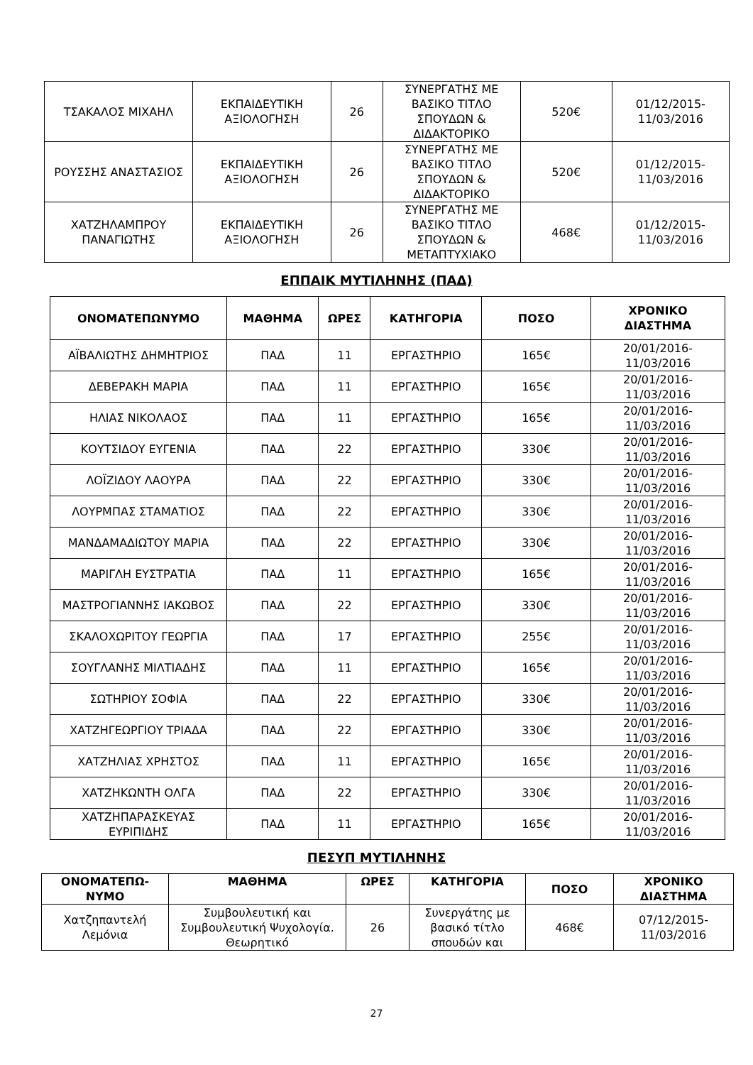| ΤΣΑΚΑΛΟΣ ΜΙΧΑΗΛ | ΕΚΠΑΙΔΕΥΤΙΚΗ ΑΞΙΟΛΟΓΗΣΗ | 26 | ΣΥΝΕΡΓΑΤΗΣ ΜΕ ΒΑΣΙΚΟ ΤΙΤΛΟ ΣΠΟΥΔΩΝ & ΔΙΔΑΚΤΟΡΙΚΟ | 520€ | 01/12/2015-11/03/2016 |
| ΡΟΥΣΣΗΣ ΑΝΑΣΤΑΣΙΟΣ | ΕΚΠΑΙΔΕΥΤΙΚΗ ΑΞΙΟΛΟΓΗΣΗ | 26 | ΣΥΝΕΡΓΑΤΗΣ ΜΕ ΒΑΣΙΚΟ ΤΙΤΛΟ ΣΠΟΥΔΩΝ & ΔΙΔΑΚΤΟΡΙΚΟ | 520€ | 01/12/2015-11/03/2016 |
| ΧΑΤΖΗΛΑΜΠΡΟΥ ΠΑΝΑΓΙΩΤΗΣ | ΕΚΠΑΙΔΕΥΤΙΚΗ ΑΞΙΟΛΟΓΗΣΗ | 26 | ΣΥΝΕΡΓΑΤΗΣ ΜΕ ΒΑΣΙΚΟ ΤΙΤΛΟ ΣΠΟΥΔΩΝ & ΜΕΤΑΠΤΥΧΙΑΚΟ | 468€ | 01/12/2015-11/03/2016 |
ΕΠΠΑΙΚ ΜΥΤΙΛΗΝΗΣ (ΠΑΔ)
| ΟΝΟΜΑΤΕΠΩΝΥΜΟ | ΜΑΘΗΜΑ | ΩΡΕΣ | ΚΑΤΗΓΟΡΙΑ | ΠΟΣΟ | ΧΡΟΝΙΚΟ ΔΙΑΣΤΗΜΑ |
| --- | --- | --- | --- | --- | --- |
| ΑΪΒΑΛΙΩΤΗΣ ΔΗΜΗΤΡΙΟΣ | ΠΑΔ | 11 | ΕΡΓΑΣΤΗΡΙΟ | 165€ | 20/01/2016-11/03/2016 |
| ΔΕΒΕΡΑΚΗ ΜΑΡΙΑ | ΠΑΔ | 11 | ΕΡΓΑΣΤΗΡΙΟ | 165€ | 20/01/2016-11/03/2016 |
| ΗΛΙΑΣ ΝΙΚΟΛΑΟΣ | ΠΑΔ | 11 | ΕΡΓΑΣΤΗΡΙΟ | 165€ | 20/01/2016-11/03/2016 |
| ΚΟΥΤΣΙΔΟΥ ΕΥΓΕΝΙΑ | ΠΑΔ | 22 | ΕΡΓΑΣΤΗΡΙΟ | 330€ | 20/01/2016-11/03/2016 |
| ΛΟΪΖΙΔΟΥ ΛΑΟΥΡΑ | ΠΑΔ | 22 | ΕΡΓΑΣΤΗΡΙΟ | 330€ | 20/01/2016-11/03/2016 |
| ΛΟΥΡΜΠΑΣ ΣΤΑΜΑΤΙΟΣ | ΠΑΔ | 22 | ΕΡΓΑΣΤΗΡΙΟ | 330€ | 20/01/2016-11/03/2016 |
| ΜΑΝΔΑΜΑΔΙΩΤΟΥ ΜΑΡΙΑ | ΠΑΔ | 22 | ΕΡΓΑΣΤΗΡΙΟ | 330€ | 20/01/2016-11/03/2016 |
| ΜΑΡΙΓΛΗ ΕΥΣΤΡΑΤΙΑ | ΠΑΔ | 11 | ΕΡΓΑΣΤΗΡΙΟ | 165€ | 20/01/2016-11/03/2016 |
| ΜΑΣΤΡΟΓΙΑΝΝΗΣ ΙΑΚΩΒΟΣ | ΠΑΔ | 22 | ΕΡΓΑΣΤΗΡΙΟ | 330€ | 20/01/2016-11/03/2016 |
| ΣΚΑΛΟΧΩΡΙΤΟΥ ΓΕΩΡΓΙΑ | ΠΑΔ | 17 | ΕΡΓΑΣΤΗΡΙΟ | 255€ | 20/01/2016-11/03/2016 |
| ΣΟΥΓΛΑΝΗΣ ΜΙΛΤΙΑΔΗΣ | ΠΑΔ | 11 | ΕΡΓΑΣΤΗΡΙΟ | 165€ | 20/01/2016-11/03/2016 |
| ΣΩΤΗΡΙΟΥ ΣΟΦΙΑ | ΠΑΔ | 22 | ΕΡΓΑΣΤΗΡΙΟ | 330€ | 20/01/2016-11/03/2016 |
| ΧΑΤΖΗΓΕΩΡΓΙΟΥ ΤΡΙΑΔΑ | ΠΑΔ | 22 | ΕΡΓΑΣΤΗΡΙΟ | 330€ | 20/01/2016-11/03/2016 |
| ΧΑΤΖΗΛΙΑΣ ΧΡΗΣΤΟΣ | ΠΑΔ | 11 | ΕΡΓΑΣΤΗΡΙΟ | 165€ | 20/01/2016-11/03/2016 |
| ΧΑΤΖΗΚΩΝΤΗ ΟΛΓΑ | ΠΑΔ | 22 | ΕΡΓΑΣΤΗΡΙΟ | 330€ | 20/01/2016-11/03/2016 |
| ΧΑΤΖΗΠΑΡΑΣΚΕΥΑΣ ΕΥΡΙΠΙΔΗΣ | ΠΑΔ | 11 | ΕΡΓΑΣΤΗΡΙΟ | 165€ | 20/01/2016-11/03/2016 |
ΠΕΣΥΠ ΜΥΤΙΛΗΝΗΣ
| ΟΝΟΜΑΤΕΠΩ-ΝΥΜΟ | ΜΑΘΗΜΑ | ΩΡΕΣ | ΚΑΤΗΓΟΡΙΑ | ΠΟΣΟ | ΧΡΟΝΙΚΟ ΔΙΑΣΤΗΜΑ |
| --- | --- | --- | --- | --- | --- |
| Χατζηπαντελή Λεμόνια | Συμβουλευτική και Συμβουλευτική Ψυχολογία. Θεωρητικό | 26 | Συνεργάτης με βασικό τίτλο σπουδών και | 468€ | 07/12/2015-11/03/2016 |
27